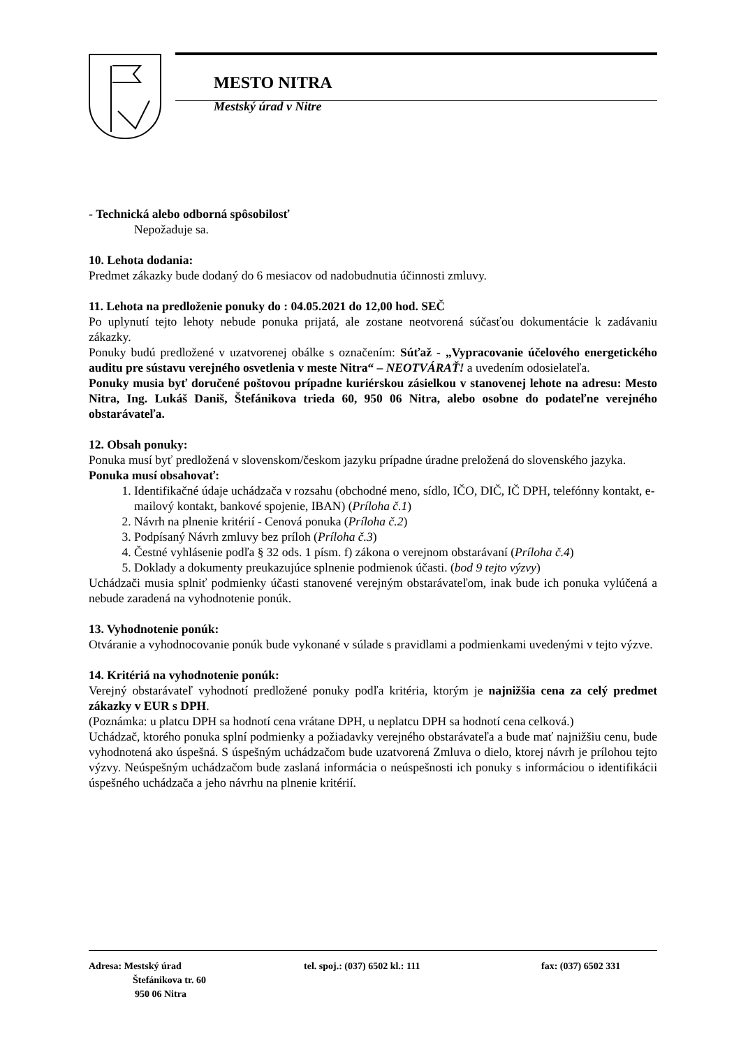MESTO NITRA
Mestský úrad v Nitre
- Technická alebo odborná spôsobilosť
Nepožaduje sa.
10. Lehota dodania:
Predmet zákazky bude dodaný do 6 mesiacov od nadobudnutia účinnosti zmluvy.
11. Lehota na predloženie ponuky do : 04.05.2021 do 12,00 hod. SEČ
Po uplynutí tejto lehoty nebude ponuka prijatá, ale zostane neotvorená súčasťou dokumentácie k zadávaniu zákazky.
Ponuky budú predložené v uzatvorenej obálke s označením: Súťaž - „Vypracovanie účelového energetického auditu pre sústavu verejného osvetlenia v meste Nitra“ – NEOTVÁRAŤ! a uvedením odosielateľa.
Ponuky musia byť doručené poštovou prípadne kuriérskou zásielkou v stanovenej lehote na adresu: Mesto Nitra, Ing. Lukáš Daniš, Štefánikova trieda 60, 950 06 Nitra, alebo osobne do podateľne verejného obstarávateľa.
12. Obsah ponuky:
Ponuka musí byť predložená v slovenskom/českom jazyku prípadne úradne preložená do slovenského jazyka.
Ponuka musí obsahovať:
1. Identifikačné údaje uchádzača v rozsahu (obchodné meno, sídlo, IČO, DIČ, IČ DPH, telefónny kontakt, e-mailový kontakt, bankové spojenie, IBAN) (Príloha č.1)
2. Návrh na plnenie kritérií - Cenová ponuka (Príloha č.2)
3. Podpísaný Návrh zmluvy bez príloh (Príloha č.3)
4. Čestné vyhlásenie podľa § 32 ods. 1 písm. f) zákona o verejnom obstarávaní (Príloha č.4)
5. Doklady a dokumenty preukazujúce splnenie podmienok účasti. (bod 9 tejto výzvy)
Uchádzači musia splniť podmienky účasti stanovené verejným obstarávateľom, inak bude ich ponuka vylúčená a nebude zaradená na vyhodnotenie ponúk.
13. Vyhodnotenie ponúk:
Otváranie a vyhodnocovanie ponúk bude vykonané v súlade s pravidlami a podmienkami uvedenými v tejto výzve.
14. Kritériá na vyhodnotenie ponúk:
Verejný obstarávateľ vyhodnotí predložené ponuky podľa kritéria, ktorým je najnižšia cena za celý predmet zákazky v EUR s DPH.
(Poznámka: u platcu DPH sa hodnotí cena vrátane DPH, u neplatcu DPH sa hodnotí cena celková.)
Uchádzač, ktorého ponuka splní podmienky a požiadavky verejného obstarávateľa a bude mať najnižšiu cenu, bude vyhodnotená ako úspešná. S úspešným uchádzačom bude uzatvorená Zmluva o dielo, ktorej návrh je prílohou tejto výzvy. Neúspešným uchádzačom bude zaslaná informácia o neúspešnosti ich ponuky s informáciou o identifikácii úspešného uchádzača a jeho návrhu na plnenie kritérií.
Adresa: Mestský úrad
Štefánikova tr. 60
950 06 Nitra
tel. spoj.: (037) 6502 kl.: 111 fax: (037) 6502 331